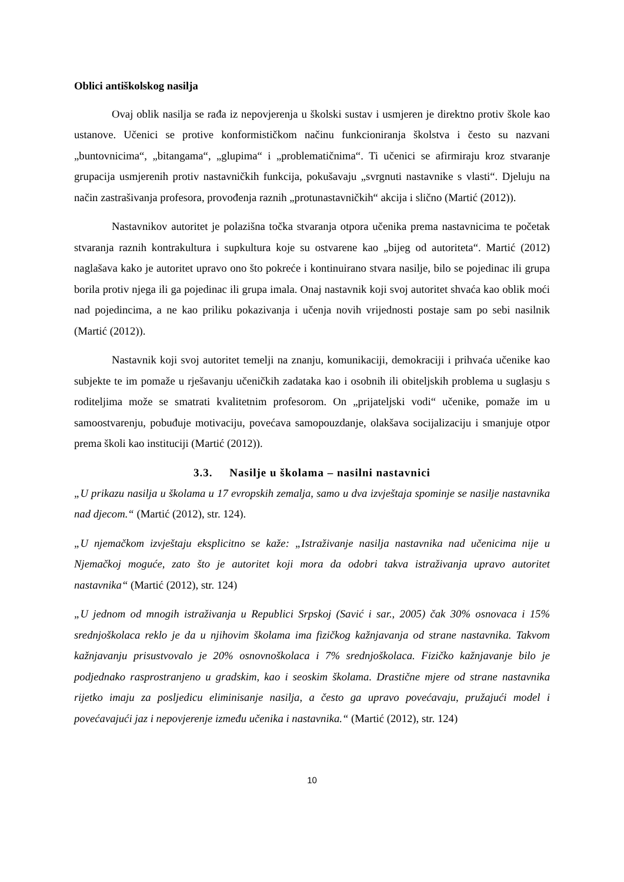Oblici antiškolskog nasilja
Ovaj oblik nasilja se rađa iz nepovjerenja u školski sustav i usmjeren je direktno protiv škole kao ustanove. Učenici se protive konformističkom načinu funkcioniranja školstva i često su nazvani „buntovnicima“, „bitangama“, „glupima“ i „problematičnima“. Ti učenici se afirmiraju kroz stvaranje grupacija usmjerenih protiv nastavničkih funkcija, pokušavaju „svrgnuti nastavnike s vlasti“. Djeluju na način zastrašivanja profesora, provođenja raznih „protunastavničkih“ akcija i slično (Martić (2012)).
Nastavnikov autoritet je polazišna točka stvaranja otpora učenika prema nastavnicima te početak stvaranja raznih kontrakultura i supkultura koje su ostvarene kao „bijeg od autoriteta“. Martić (2012) naglašava kako je autoritet upravo ono što pokreće i kontinuirano stvara nasilje, bilo se pojedinac ili grupa borila protiv njega ili ga pojedinac ili grupa imala. Onaj nastavnik koji svoj autoritet shvaća kao oblik moći nad pojedincima, a ne kao priliku pokazivanja i učenja novih vrijednosti postaje sam po sebi nasilnik (Martić (2012)).
Nastavnik koji svoj autoritet temelji na znanju, komunikaciji, demokraciji i prihvaća učenike kao subjekte te im pomaže u rješavanju učeničkih zadataka kao i osobnih ili obiteljskih problema u suglasju s roditeljima može se smatrati kvalitetnim profesorom. On „prijateljski vodi“ učenike, pomaže im u samoostvarenju, pobuđuje motivaciju, povećava samopouzdanje, olakšava socijalizaciju i smanjuje otpor prema školi kao instituciji (Martić (2012)).
3.3. Nasilje u školama – nasilni nastavnici
„U prikazu nasilja u školama u 17 evropskih zemalja, samo u dva izvještaja spominje se nasilje nastavnika nad djecom.“ (Martić (2012), str. 124).
„U njemačkom izvještaju eksplicitno se kaže: „Istraživanje nasilja nastavnika nad učenicima nije u Njemačkoj moguće, zato što je autoritet koji mora da odobri takva istraživanja upravo autoritet nastavnika“ (Martić (2012), str. 124)
„U jednom od mnogih istraživanja u Republici Srpskoj (Savić i sar., 2005) čak 30% osnovaca i 15% srednjoškolaca reklo je da u njihovim školama ima fizičkog kažnjavanja od strane nastavnika. Takvom kažnjavanju prisustvovalo je 20% osnovnoškolaca i 7% srednjoškolaca. Fizičko kažnjavanje bilo je podjednako rasprostranjeno u gradskim, kao i seoskim školama. Drastične mjere od strane nastavnika rijetko imaju za posljedicu eliminisanje nasilja, a često ga upravo povećavaju, pružajući model i povećavajući jaz i nepovjerenje između učenika i nastavnika.“ (Martić (2012), str. 124)
10